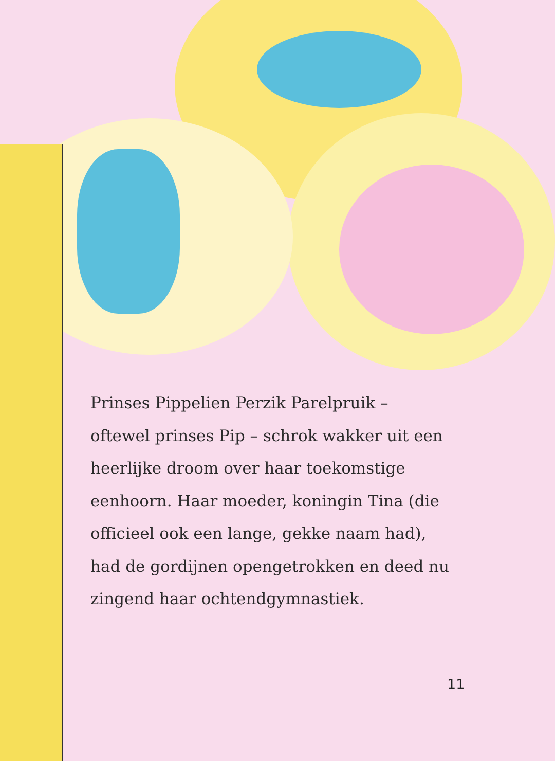Prinses Pippelien Perzik Parelpruik – oftewel prinses Pip – schrok wakker uit een heerlijke droom over haar toekomstige eenhoorn. Haar moeder, koningin Tina (die officieel ook een lange, gekke naam had), had de gordijnen opengetrokken en deed nu zingend haar ochtendgymnastiek.
11